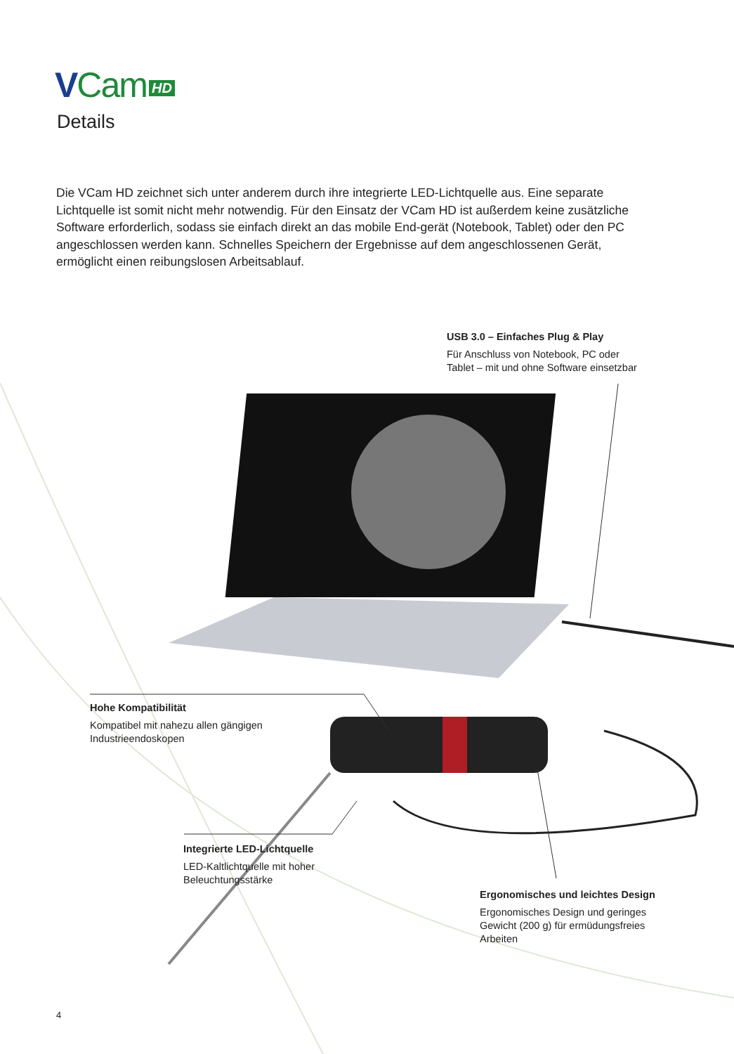VCam HD
Details
Die VCam HD zeichnet sich unter anderem durch ihre integrierte LED-Lichtquelle aus. Eine separate Lichtquelle ist somit nicht mehr notwendig. Für den Einsatz der VCam HD ist außerdem keine zusätzliche Software erforderlich, sodass sie einfach direkt an das mobile End-gerät (Notebook, Tablet) oder den PC angeschlossen werden kann. Schnelles Speichern der Ergebnisse auf dem angeschlossenen Gerät, ermöglicht einen reibungslosen Arbeitsablauf.
USB 3.0 – Einfaches Plug & Play
Für Anschluss von Notebook, PC oder
Tablet – mit und ohne Software einsetzbar
Hohe Kompatibilität
Kompatibel mit nahezu allen gängigen
Industrieendoskopen
Integrierte LED-Lichtquelle
LED-Kaltlichtquelle mit hoher
Beleuchtungsstärke
Ergonomisches und leichtes Design
Ergonomisches Design und geringes
Gewicht (200 g) für ermüdungsfreies
Arbeiten
4